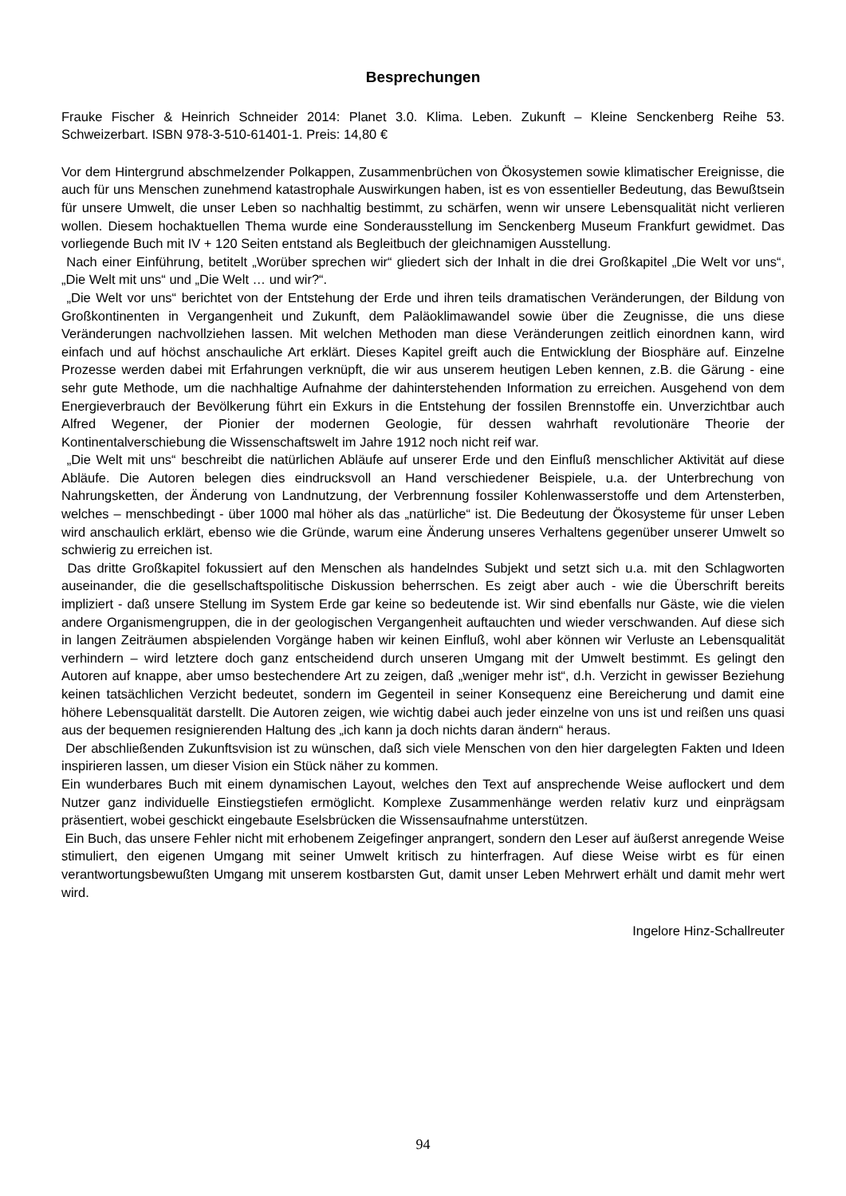Besprechungen
Frauke Fischer & Heinrich Schneider 2014: Planet 3.0. Klima. Leben. Zukunft – Kleine Senckenberg Reihe 53. Schweizerbart. ISBN 978-3-510-61401-1. Preis: 14,80 €
Vor dem Hintergrund abschmelzender Polkappen, Zusammenbrüchen von Ökosystemen sowie klimatischer Ereignisse, die auch für uns Menschen zunehmend katastrophale Auswirkungen haben, ist es von essentieller Bedeutung, das Bewußtsein für unsere Umwelt, die unser Leben so nachhaltig bestimmt, zu schärfen, wenn wir unsere Lebensqualität nicht verlieren wollen. Diesem hochaktuellen Thema wurde eine Sonderausstellung im Senckenberg Museum Frankfurt gewidmet. Das vorliegende Buch mit IV + 120 Seiten entstand als Begleitbuch der gleichnamigen Ausstellung.
Nach einer Einführung, betitelt „Worüber sprechen wir“ gliedert sich der Inhalt in die drei Großkapitel „Die Welt vor uns“, „Die Welt mit uns“ und „Die Welt … und wir?“.
„Die Welt vor uns“ berichtet von der Entstehung der Erde und ihren teils dramatischen Veränderungen, der Bildung von Großkontinenten in Vergangenheit und Zukunft, dem Paläoklimawandel sowie über die Zeugnisse, die uns diese Veränderungen nachvollziehen lassen. Mit welchen Methoden man diese Veränderungen zeitlich einordnen kann, wird einfach und auf höchst anschauliche Art erklärt. Dieses Kapitel greift auch die Entwicklung der Biosphäre auf. Einzelne Prozesse werden dabei mit Erfahrungen verknüpft, die wir aus unserem heutigen Leben kennen, z.B. die Gärung - eine sehr gute Methode, um die nachhaltige Aufnahme der dahinterstehenden Information zu erreichen. Ausgehend von dem Energieverbrauch der Bevölkerung führt ein Exkurs in die Entstehung der fossilen Brennstoffe ein. Unverzichtbar auch Alfred Wegener, der Pionier der modernen Geologie, für dessen wahrhaft revolutionäre Theorie der Kontinentalverschiebung die Wissenschaftswelt im Jahre 1912 noch nicht reif war.
„Die Welt mit uns“ beschreibt die natürlichen Abläufe auf unserer Erde und den Einfluß menschlicher Aktivität auf diese Abläufe. Die Autoren belegen dies eindrucksvoll an Hand verschiedener Beispiele, u.a. der Unterbrechung von Nahrungsketten, der Änderung von Landnutzung, der Verbrennung fossiler Kohlenwasserstoffe und dem Artensterben, welches – menschbedingt - über 1000 mal höher als das „natürliche“ ist. Die Bedeutung der Ökosysteme für unser Leben wird anschaulich erklärt, ebenso wie die Gründe, warum eine Änderung unseres Verhaltens gegenüber unserer Umwelt so schwierig zu erreichen ist.
Das dritte Großkapitel fokussiert auf den Menschen als handelndes Subjekt und setzt sich u.a. mit den Schlagworten auseinander, die die gesellschaftspolitische Diskussion beherrschen. Es zeigt aber auch - wie die Überschrift bereits impliziert - daß unsere Stellung im System Erde gar keine so bedeutende ist. Wir sind ebenfalls nur Gäste, wie die vielen andere Organismengruppen, die in der geologischen Vergangenheit auftauchten und wieder verschwanden. Auf diese sich in langen Zeiträumen abspielenden Vorgänge haben wir keinen Einfluß, wohl aber können wir Verluste an Lebensqualität verhindern – wird letztere doch ganz entscheidend durch unseren Umgang mit der Umwelt bestimmt. Es gelingt den Autoren auf knappe, aber umso bestechendere Art zu zeigen, daß „weniger mehr ist“, d.h. Verzicht in gewisser Beziehung keinen tatsächlichen Verzicht bedeutet, sondern im Gegenteil in seiner Konsequenz eine Bereicherung und damit eine höhere Lebensqualität darstellt. Die Autoren zeigen, wie wichtig dabei auch jeder einzelne von uns ist und reißen uns quasi aus der bequemen resignierenden Haltung des „ich kann ja doch nichts daran ändern“ heraus.
Der abschließenden Zukunftsvision ist zu wünschen, daß sich viele Menschen von den hier dargelegten Fakten und Ideen inspirieren lassen, um dieser Vision ein Stück näher zu kommen.
Ein wunderbares Buch mit einem dynamischen Layout, welches den Text auf ansprechende Weise auflockert und dem Nutzer ganz individuelle Einstiegstiefen ermöglicht. Komplexe Zusammenhänge werden relativ kurz und einprägsam präsentiert, wobei geschickt eingebaute Eselsbrücken die Wissensaufnahme unterstützen.
Ein Buch, das unsere Fehler nicht mit erhobenem Zeigefinger anprangert, sondern den Leser auf äußerst anregende Weise stimuliert, den eigenen Umgang mit seiner Umwelt kritisch zu hinterfragen. Auf diese Weise wirbt es für einen verantwortungsbewußten Umgang mit unserem kostbarsten Gut, damit unser Leben Mehrwert erhält und damit mehr wert wird.
Ingelore Hinz-Schallreuter
94